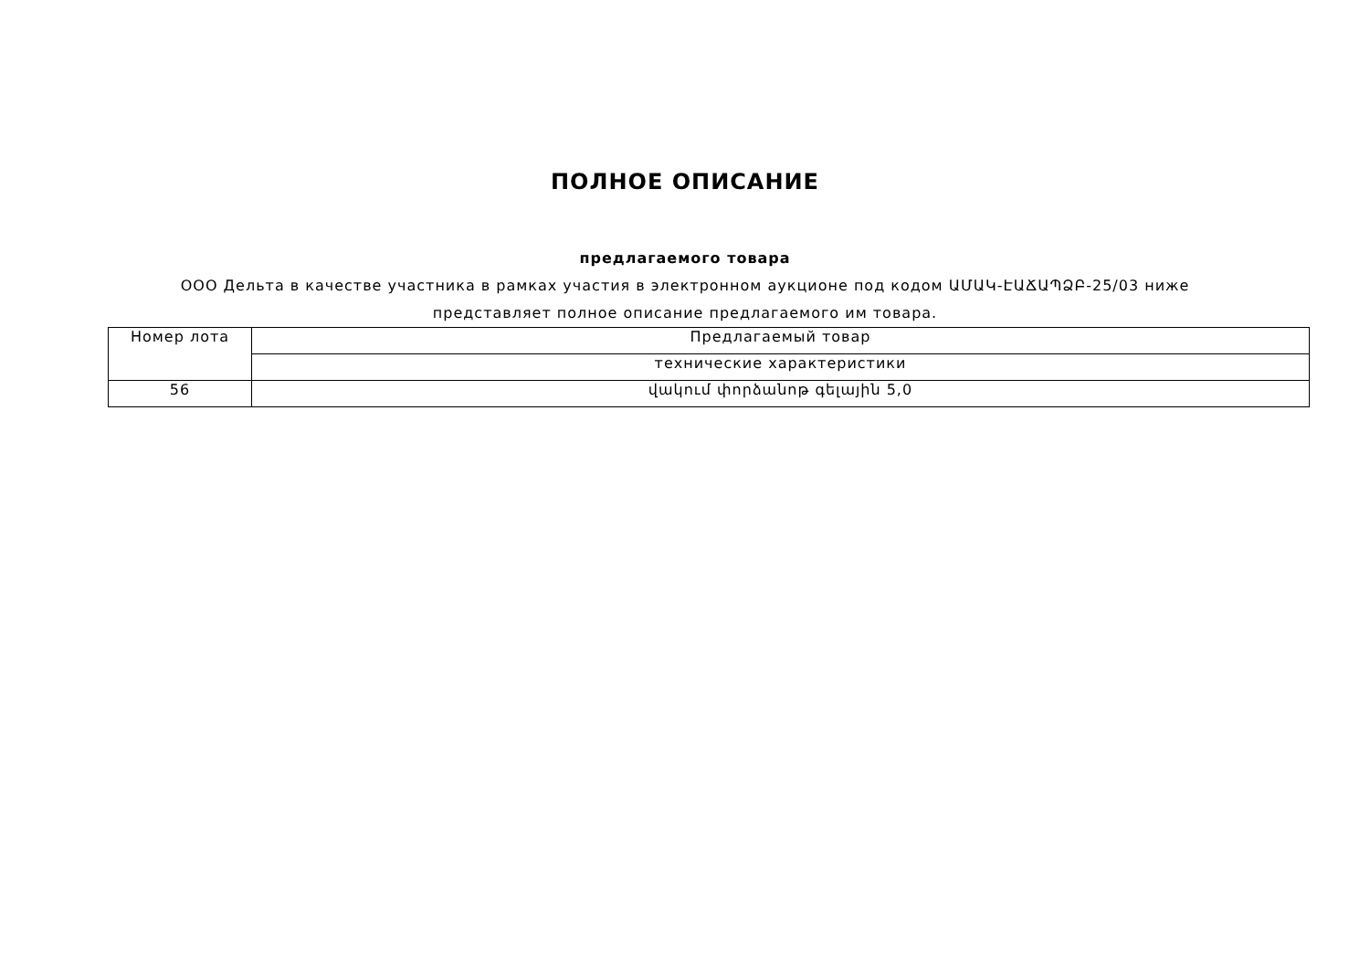ПОЛНОЕ ОПИСАНИЕ
предлагаемого товара
ООО Дельта в качестве участника в рамках участия в электронном аукционе под кодом ԱՄԱԿ-ԷԱՃԱՊՁԲ-25/03 ниже представляет полное описание предлагаемого им товара.
| Номер лота | Предлагаемый товар |
| | технические характеристики |
| 56 | վակում փորձանոթ գելային 5,0 |